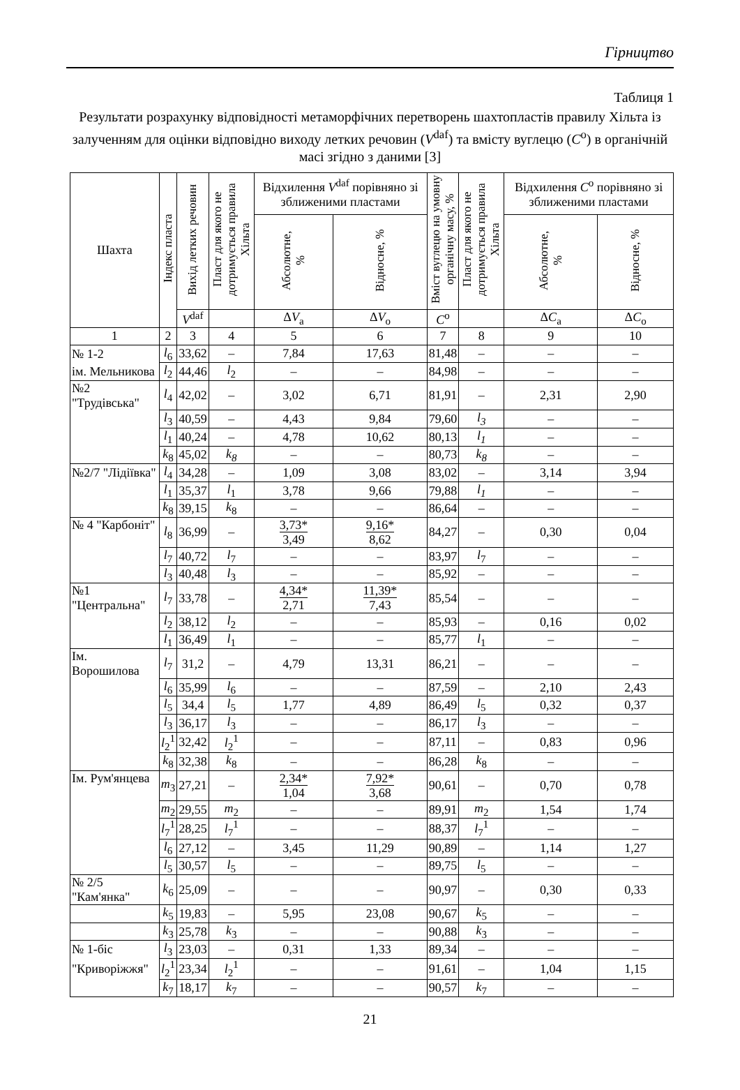Гірництво
Таблиця 1
Результати розрахунку відповідності метаморфічних перетворень шахтопластів правилу Хільта із залученням для оцінки відповідно виходу летких речовин (V<sup>daf</sup>) та вмісту вуглецю (C<sup>o</sup>) в органічній масі згідно з даними [3]
| Шахта | Індекс пласта | Вихід летких речовин | Пласт для якого не дотримується правила Хільта | Відхилення V<sup>daf</sup> порівняно зі зближеними пластами | | Вміст вуглецю на умовну органічну масу, % | Пласт для якого не дотримується правила Хільта | Відхилення C<sup>o</sup> порівняно зі зближеними пластами | |
| --- | --- | --- | --- | --- | --- | --- | --- | --- | --- |
| | | | | Абсолютне, % | Відносне, % | | | Абсолютне, % | Відносне, % |
| | | V<sup>daf</sup> | | Δ V<sub>a</sub> | Δ V<sub>o</sub> | C<sup>o</sup> | | Δ C<sub>a</sub> | Δ C<sub>o</sub> |
| 1 | 2 | 3 | 4 | 5 | 6 | 7 | 8 | 9 | 10 |
| № 1-2 | l<sub>6</sub> | 33,62 | – | 7,84 | 17,63 | 81,48 | – | – | – |
| ім. Мельникова | l<sub>2</sub> | 44,46 | l<sub>2</sub> | – | – | 84,98 | – | – | – |
| №2 "Трудівська" | l<sub>4</sub> | 42,02 | – | 3,02 | 6,71 | 81,91 | – | 2,31 | 2,90 |
| | l<sub>3</sub> | 40,59 | – | 4,43 | 9,84 | 79,60 | l<sub>3</sub> | – | – |
| | l<sub>1</sub> | 40,24 | – | 4,78 | 10,62 | 80,13 | l<sub>1</sub> | – | – |
| | k<sub>8</sub> | 45,02 | k<sub>8</sub> | – | – | 80,73 | k<sub>8</sub> | – | – |
| №2/7 "Лідіївка" | l<sub>4</sub> | 34,28 | – | 1,09 | 3,08 | 83,02 | – | 3,14 | 3,94 |
| | l<sub>1</sub> | 35,37 | l<sub>1</sub> | 3,78 | 9,66 | 79,88 | l<sub>1</sub> | – | – |
| | k<sub>8</sub> | 39,15 | k<sub>8</sub> | – | – | 86,64 | – | – | – |
| № 4 "Карбоніт" | l<sub>8</sub> | 36,99 | – | 3,73* 3,49 | 9,16* 8,62 | 84,27 | – | 0,30 | 0,04 |
| | l<sub>7</sub> | 40,72 | l<sub>7</sub> | – | – | 83,97 | l<sub>7</sub> | – | – |
| | l<sub>3</sub> | 40,48 | l<sub>3</sub> | – | – | 85,92 | – | – | – |
| №1 "Центральна" | l<sub>7</sub> | 33,78 | – | 4,34* 2,71 | 11,39* 7,43 | 85,54 | – | – | – |
| | l<sub>2</sub> | 38,12 | l<sub>2</sub> | – | – | 85,93 | – | 0,16 | 0,02 |
| | l<sub>1</sub> | 36,49 | l<sub>1</sub> | – | – | 85,77 | l<sub>1</sub> | – | – |
| Ім. Ворошилова | l<sub>7</sub> | 31,2 | – | 4,79 | 13,31 | 86,21 | – | – | – |
| | l<sub>6</sub> | 35,99 | l<sub>6</sub> | – | – | 87,59 | – | 2,10 | 2,43 |
| | l<sub>5</sub> | 34,4 | l<sub>5</sub> | 1,77 | 4,89 | 86,49 | l<sub>5</sub> | 0,32 | 0,37 |
| | l<sub>3</sub> | 36,17 | l<sub>3</sub> | – | – | 86,17 | l<sub>3</sub> | – | – |
| | l<sub>2</sub><sup>1</sup> | 32,42 | l<sub>2</sub><sup>1</sup> | – | – | 87,11 | – | 0,83 | 0,96 |
| | k<sub>8</sub> | 32,38 | k<sub>8</sub> | – | – | 86,28 | k<sub>8</sub> | – | – |
| Ім. Рум'янцева | m<sub>3</sub> | 27,21 | – | 2,34* 1,04 | 7,92* 3,68 | 90,61 | – | 0,70 | 0,78 |
| | m<sub>2</sub> | 29,55 | m<sub>2</sub> | – | – | 89,91 | m<sub>2</sub> | 1,54 | 1,74 |
| | l<sub>7</sub><sup>1</sup> | 28,25 | l<sub>7</sub><sup>1</sup> | – | – | 88,37 | l<sub>7</sub><sup>1</sup> | – | – |
| | l<sub>6</sub> | 27,12 | – | 3,45 | 11,29 | 90,89 | – | 1,14 | 1,27 |
| | l<sub>5</sub> | 30,57 | l<sub>5</sub> | – | – | 89,75 | l<sub>5</sub> | – | – |
| № 2/5 "Кам'янка" | k<sub>6</sub> | 25,09 | – | – | – | 90,97 | – | 0,30 | 0,33 |
| | k<sub>5</sub> | 19,83 | – | 5,95 | 23,08 | 90,67 | k<sub>5</sub> | – | – |
| | k<sub>3</sub> | 25,78 | k<sub>3</sub> | – | – | 90,88 | k<sub>3</sub> | – | – |
| № 1-біс | l<sub>3</sub> | 23,03 | – | 0,31 | 1,33 | 89,34 | – | – | – |
| "Криворіжжя" | l<sub>2</sub><sup>1</sup> | 23,34 | l<sub>2</sub><sup>1</sup> | – | – | 91,61 | – | 1,04 | 1,15 |
| | k<sub>7</sub> | 18,17 | k<sub>7</sub> | – | – | 90,57 | k<sub>7</sub> | – | – |
21